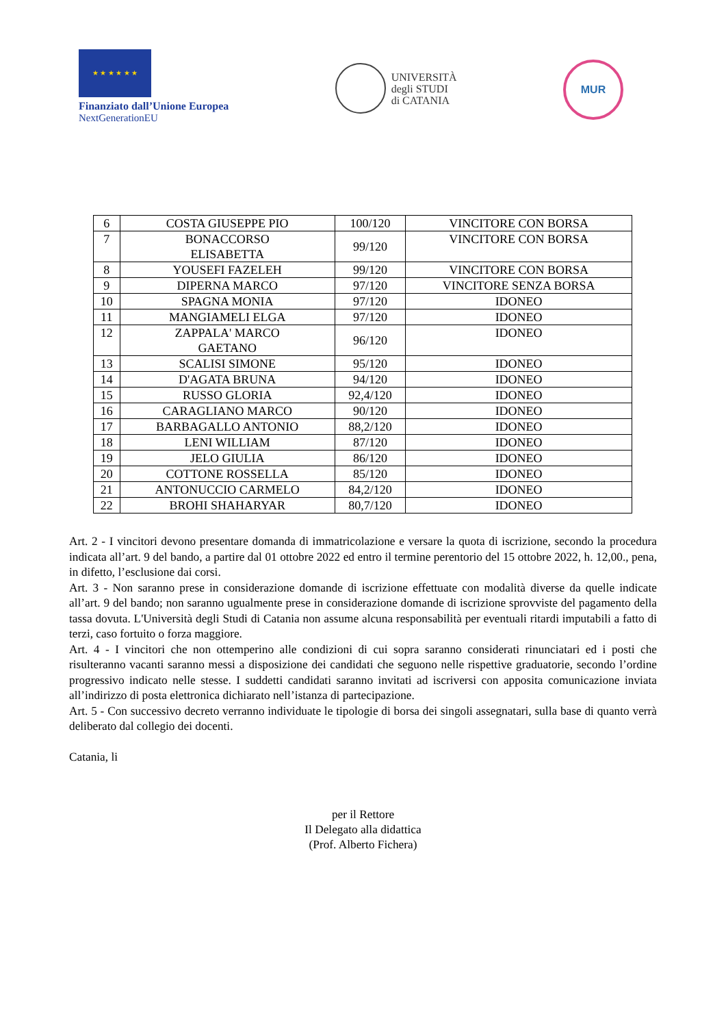★ ★ ★ ★ ★ ★
Finanziato dall’Unione Europea
NextGenerationEU
UNIVERSITÀ
degli STUDI
di CATANIA
MUR
| 6 | COSTA GIUSEPPE PIO | 100/120 | VINCITORE CON BORSA |
| 7 | BONACCORSO ELISABETTA | 99/120 | VINCITORE CON BORSA |
| 8 | YOUSEFI FAZELEH | 99/120 | VINCITORE CON BORSA |
| 9 | DIPERNA MARCO | 97/120 | VINCITORE SENZA BORSA |
| 10 | SPAGNA MONIA | 97/120 | IDONEO |
| 11 | MANGIAMELI ELGA | 97/120 | IDONEO |
| 12 | ZAPPALA' MARCO GAETANO | 96/120 | IDONEO |
| 13 | SCALISI SIMONE | 95/120 | IDONEO |
| 14 | D'AGATA BRUNA | 94/120 | IDONEO |
| 15 | RUSSO GLORIA | 92,4/120 | IDONEO |
| 16 | CARAGLIANO MARCO | 90/120 | IDONEO |
| 17 | BARBAGALLO ANTONIO | 88,2/120 | IDONEO |
| 18 | LENI WILLIAM | 87/120 | IDONEO |
| 19 | JELO GIULIA | 86/120 | IDONEO |
| 20 | COTTONE ROSSELLA | 85/120 | IDONEO |
| 21 | ANTONUCCIO CARMELO | 84,2/120 | IDONEO |
| 22 | BROHI SHAHARYAR | 80,7/120 | IDONEO |
Art. 2 - I vincitori devono presentare domanda di immatricolazione e versare la quota di iscrizione, secondo la procedura indicata all’art. 9 del bando, a partire dal 01 ottobre 2022 ed entro il termine perentorio del 15 ottobre 2022, h. 12,00., pena, in difetto, l’esclusione dai corsi.
Art. 3 - Non saranno prese in considerazione domande di iscrizione effettuate con modalità diverse da quelle indicate all’art. 9 del bando; non saranno ugualmente prese in considerazione domande di iscrizione sprovviste del pagamento della tassa dovuta. L'Università degli Studi di Catania non assume alcuna responsabilità per eventuali ritardi imputabili a fatto di terzi, caso fortuito o forza maggiore.
Art. 4 - I vincitori che non ottemperino alle condizioni di cui sopra saranno considerati rinunciatari ed i posti che risulteranno vacanti saranno messi a disposizione dei candidati che seguono nelle rispettive graduatorie, secondo l’ordine progressivo indicato nelle stesse. I suddetti candidati saranno invitati ad iscriversi con apposita comunicazione inviata all’indirizzo di posta elettronica dichiarato nell’istanza di partecipazione.
Art. 5 - Con successivo decreto verranno individuate le tipologie di borsa dei singoli assegnatari, sulla base di quanto verrà deliberato dal collegio dei docenti.
Catania, li
per il Rettore
Il Delegato alla didattica
(Prof. Alberto Fichera)